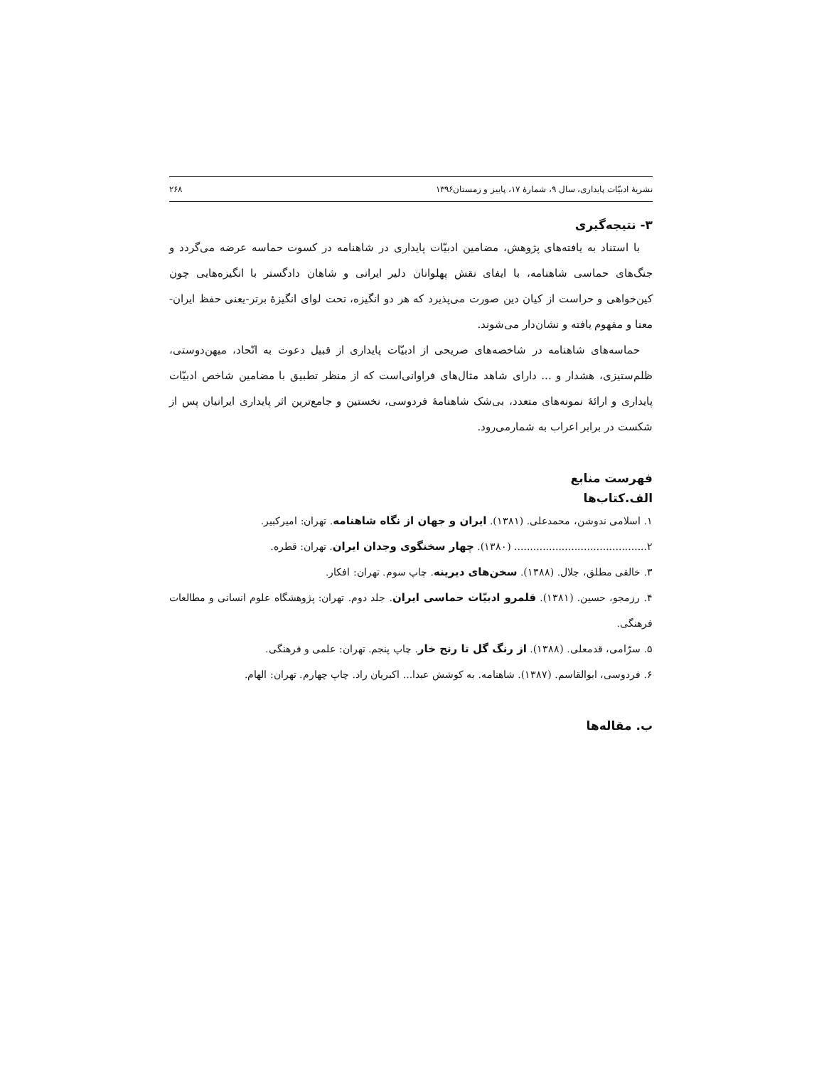نشریهٔ ادبیّات پایداری، سال ۹، شمارهٔ ۱۷، پاییز و زمستان۱۳۹۶ ۲۶۸
۳- نتیجه‌گیری
با استناد به یافته‌های پژوهش، مضامین ادبیّات پایداری در شاهنامه در کسوت حماسه عرضه می‌گردد و جنگ‌های حماسی شاهنامه، با ایفای نقش پهلوانان دلیر ایرانی و شاهان دادگستر با انگیزه‌هایی چون کین‌خواهی و حراست از کیان دین صورت می‌پذیرد که هر دو انگیزه، تحت لوای انگیزهٔ برتر-یعنی حفظ ایران- معنا و مفهوم یافته و نشان‌دار می‌شوند.
حماسه‌های شاهنامه در شاخصه‌های صریحی از ادبیّات پایداری از قبیل دعوت به اتّحاد، میهن‌دوستی، ظلم‌ستیزی، هشدار و ... دارای شاهد مثال‌های فراوانی‌است که از منظر تطبیق با مضامین شاخص ادبیّات پایداری و ارائهٔ نمونه‌های متعدد، بی‌شک شاهنامهٔ فردوسی، نخستین و جامع‌ترین اثر پایداری ایرانیان پس از شکست در برابر اعراب به شمارمی‌رود.
فهرست منابع
الف.کتاب‌ها
۱. اسلامی ندوشن، محمدعلی. (۱۳۸۱). ایران و جهان از نگاه شاهنامه. تهران: امیرکبیر.
۲.......................................... (۱۳۸۰). چهار سخنگوی وجدان ایران. تهران: قطره.
۳. خالقی مطلق، جلال. (۱۳۸۸). سخن‌های دیرینه. چاپ سوم. تهران: افکار.
۴. رزمجو، حسین. (۱۳۸۱). قلمرو ادبیّات حماسی ایران. جلد دوم. تهران: پژوهشگاه علوم انسانی و مطالعات فرهنگی.
۵. سرّامی، قدمعلی. (۱۳۸۸). از رنگ گل تا رنج خار. چاپ پنجم. تهران: علمی و فرهنگی.
۶. فردوسی، ابوالقاسم. (۱۳۸۷). شاهنامه. به کوشش عبدا... اکبریان راد. چاپ چهارم. تهران: الهام.
ب. مقاله‌ها